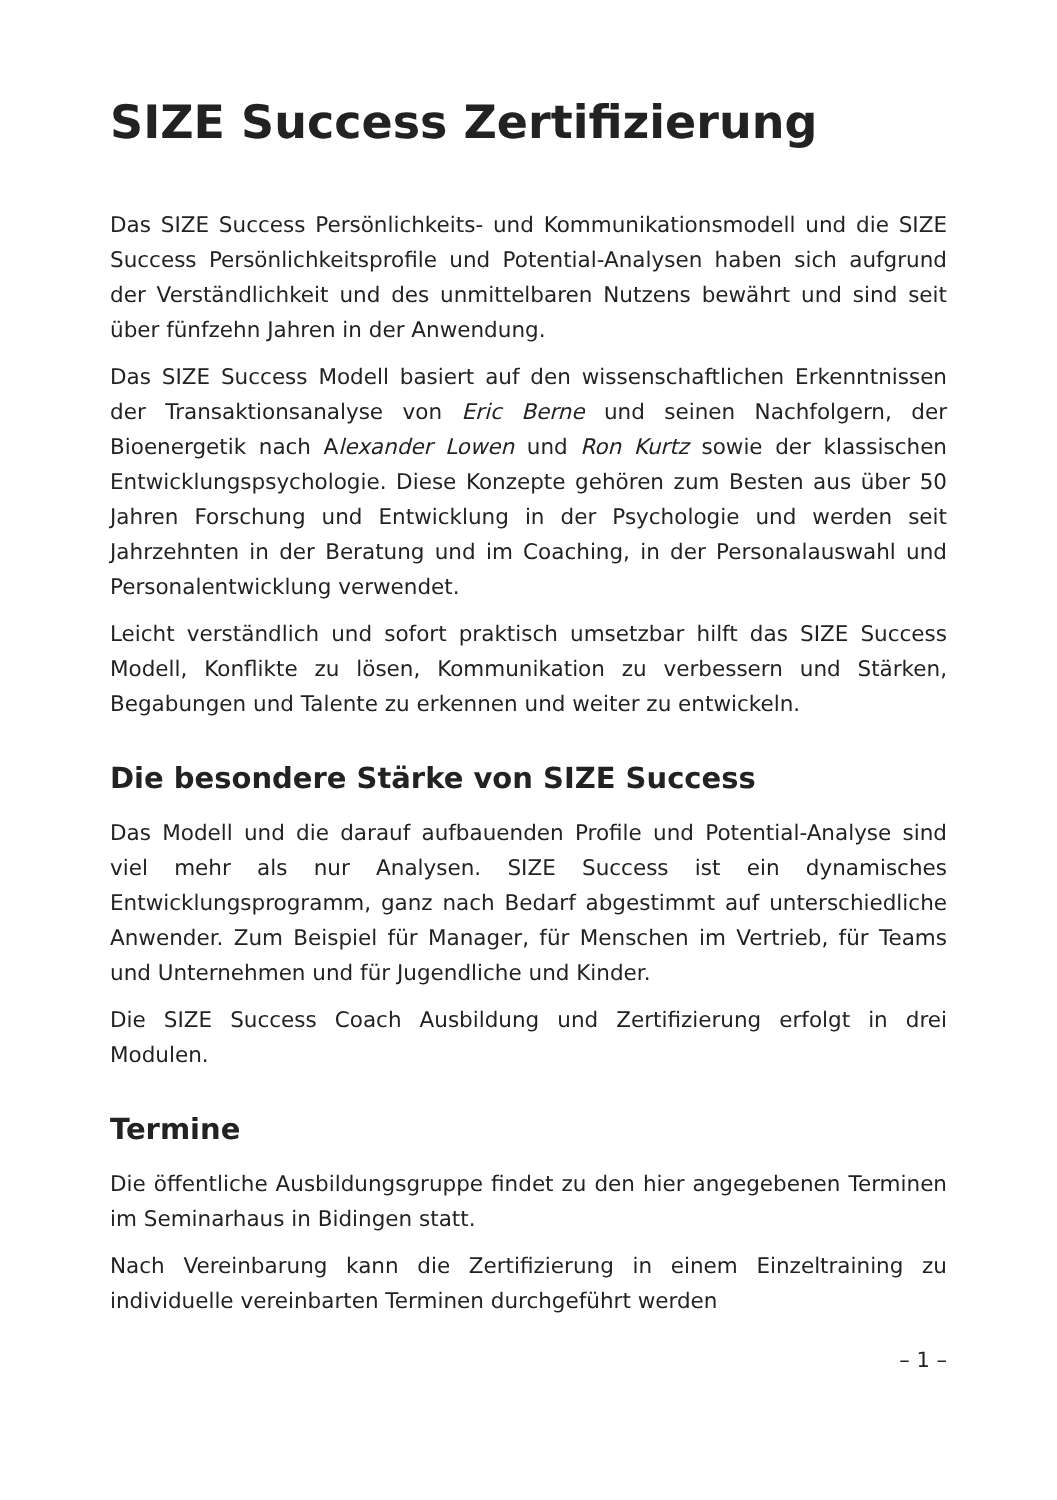SIZE Success Zertifizierung
Das SIZE Success Persönlichkeits- und Kommunikationsmodell und die SIZE Success Persönlichkeitsprofile und Potential-Analysen haben sich aufgrund der Verständlichkeit und des unmittelbaren Nutzens bewährt und sind seit über fünfzehn Jahren in der Anwendung.
Das SIZE Success Modell basiert auf den wissenschaftlichen Erkenntnissen der Transaktionsanalyse von Eric Berne und seinen Nachfolgern, der Bioenergetik nach Alexander Lowen und Ron Kurtz sowie der klassischen Entwicklungspsychologie. Diese Konzepte gehören zum Besten aus über 50 Jahren Forschung und Entwicklung in der Psychologie und werden seit Jahrzehnten in der Beratung und im Coaching, in der Personalauswahl und Personalentwicklung verwendet.
Leicht verständlich und sofort praktisch umsetzbar hilft das SIZE Success Modell, Konflikte zu lösen, Kommunikation zu verbessern und Stärken, Begabungen und Talente zu erkennen und weiter zu entwickeln.
Die besondere Stärke von SIZE Success
Das Modell und die darauf aufbauenden Profile und Potential-Analyse sind viel mehr als nur Analysen. SIZE Success ist ein dynamisches Entwicklungsprogramm, ganz nach Bedarf abgestimmt auf unterschiedliche Anwender. Zum Beispiel für Manager, für Menschen im Vertrieb, für Teams und Unternehmen und für Jugendliche und Kinder.
Die SIZE Success Coach Ausbildung und Zertifizierung erfolgt in drei Modulen.
Termine
Die öffentliche Ausbildungsgruppe findet zu den hier angegebenen Terminen im Seminarhaus in Bidingen statt.
Nach Vereinbarung kann die Zertifizierung in einem Einzeltraining zu individuelle vereinbarten Terminen durchgeführt werden
– 1 –